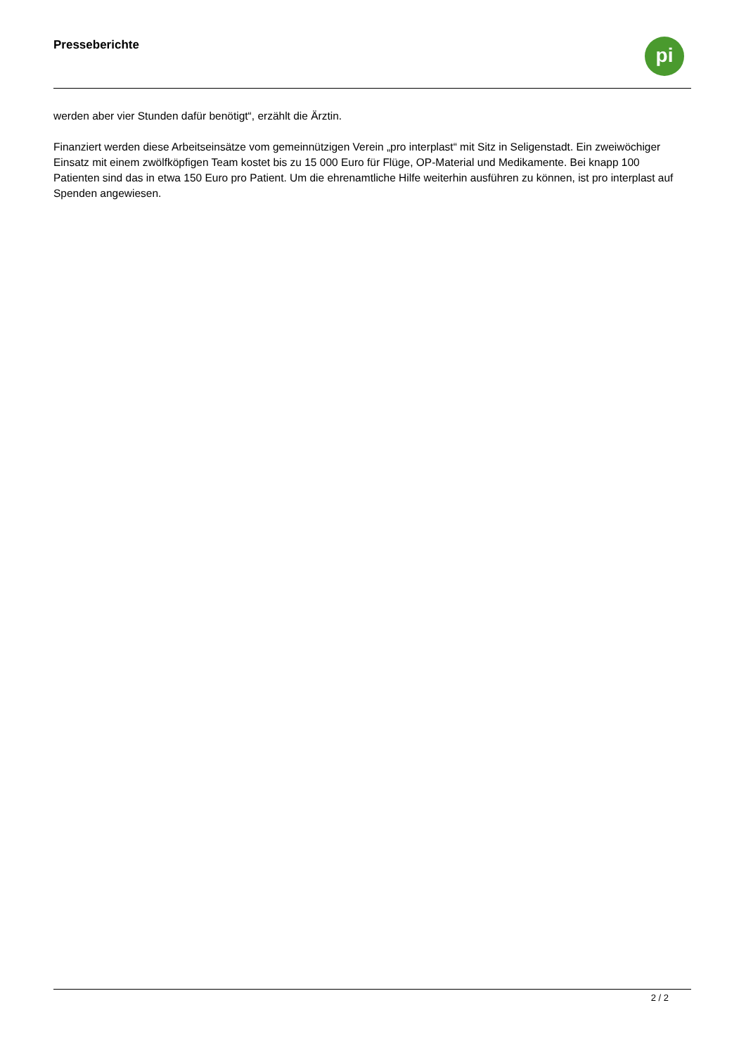Presseberichte
pi
werden aber vier Stunden dafür benötigt“, erzählt die Ärztin.
Finanziert werden diese Arbeitseinsätze vom gemeinnützigen Verein „pro interplast“ mit Sitz in Seligenstadt. Ein zweiwöchiger Einsatz mit einem zwölfköpfigen Team kostet bis zu 15 000 Euro für Flüge, OP-Material und Medikamente. Bei knapp 100 Patienten sind das in etwa 150 Euro pro Patient. Um die ehrenamtliche Hilfe weiterhin ausführen zu können, ist pro interplast auf Spenden angewiesen.
2 / 2